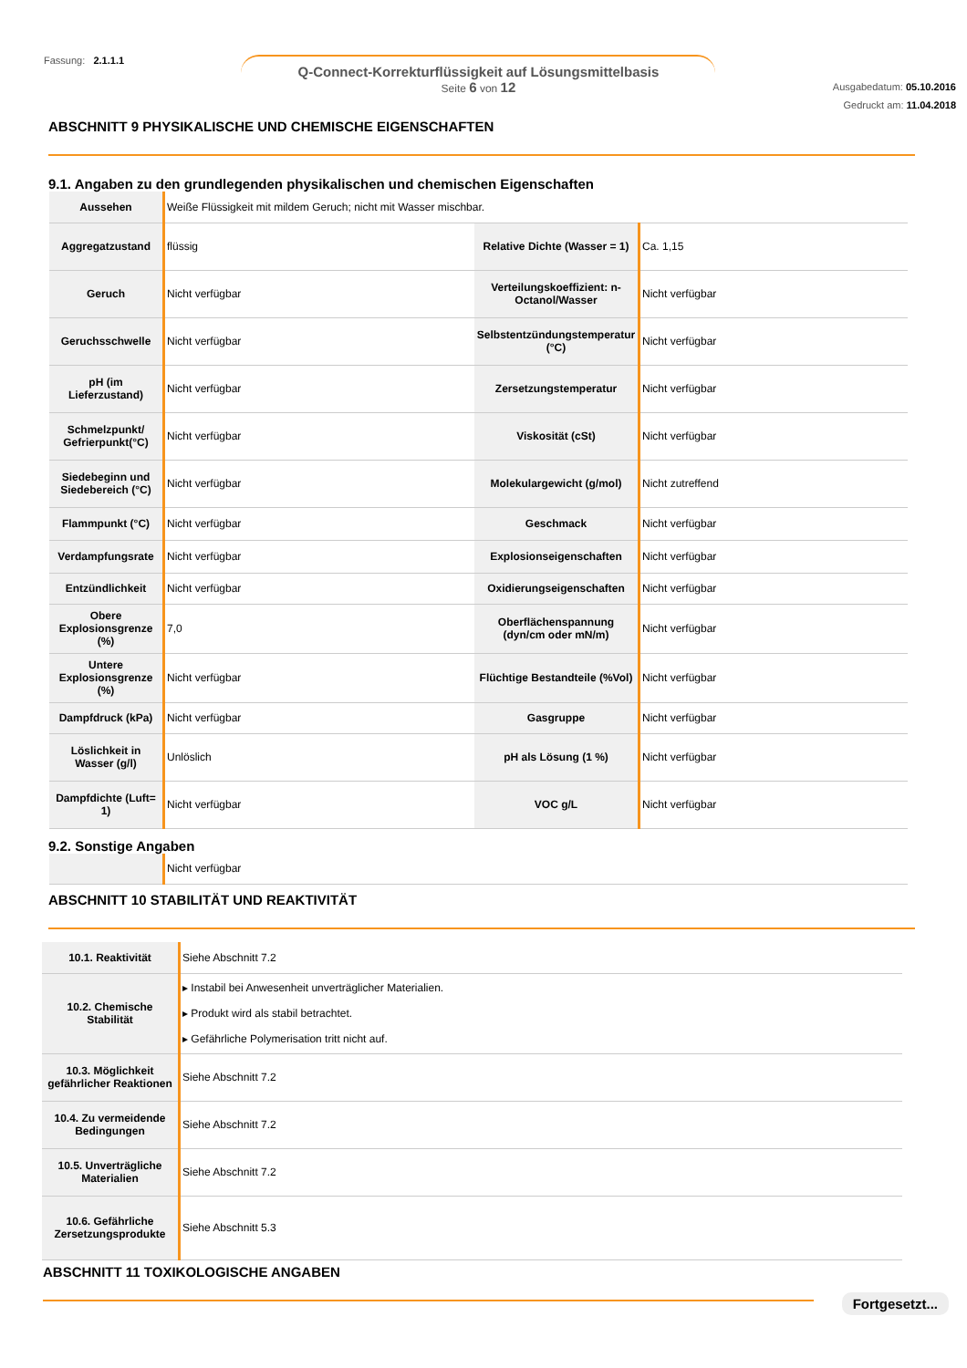Fassung: 2.1.1.1
Q-Connect-Korrekturflüssigkeit auf Lösungsmittelbasis
Seite 6 von 12
Ausgabedatum: 05.10.2016
Gedruckt am: 11.04.2018
ABSCHNITT 9 PHYSIKALISCHE UND CHEMISCHE EIGENSCHAFTEN
9.1. Angaben zu den grundlegenden physikalischen und chemischen Eigenschaften
| Aussehen | Weiße Flüssigkeit mit mildem Geruch; nicht mit Wasser mischbar. | | |
| Aggregatzustand | flüssig | Relative Dichte (Wasser = 1) | Ca. 1,15 |
| Geruch | Nicht verfügbar | Verteilungskoeffizient: n-Octanol/Wasser | Nicht verfügbar |
| Geruchsschwelle | Nicht verfügbar | Selbstentzündungstemperatur (°C) | Nicht verfügbar |
| pH (im Lieferzustand) | Nicht verfügbar | Zersetzungstemperatur | Nicht verfügbar |
| Schmelzpunkt/ Gefrierpunkt(°C) | Nicht verfügbar | Viskosität (cSt) | Nicht verfügbar |
| Siedebeginn und Siedebereich (°C) | Nicht verfügbar | Molekulargewicht (g/mol) | Nicht zutreffend |
| Flammpunkt (°C) | Nicht verfügbar | Geschmack | Nicht verfügbar |
| Verdampfungsrate | Nicht verfügbar | Explosionseigenschaften | Nicht verfügbar |
| Entzündlichkeit | Nicht verfügbar | Oxidierungseigenschaften | Nicht verfügbar |
| Obere Explosionsgrenze (%) | 7,0 | Oberflächenspannung (dyn/cm oder mN/m) | Nicht verfügbar |
| Untere Explosionsgrenze (%) | Nicht verfügbar | Flüchtige Bestandteile (%Vol) | Nicht verfügbar |
| Dampfdruck (kPa) | Nicht verfügbar | Gasgruppe | Nicht verfügbar |
| Löslichkeit in Wasser (g/l) | Unlöslich | pH als Lösung (1 %) | Nicht verfügbar |
| Dampfdichte (Luft= 1) | Nicht verfügbar | VOC g/L | Nicht verfügbar |
9.2. Sonstige Angaben
| | Nicht verfügbar |
ABSCHNITT 10 STABILITÄT UND REAKTIVITÄT
| 10.1. Reaktivität | Siehe Abschnitt 7.2 |
| 10.2. Chemische Stabilität | ▸ Instabil bei Anwesenheit unverträglicher Materialien. ▸ Produkt wird als stabil betrachtet. ▸ Gefährliche Polymerisation tritt nicht auf. |
| 10.3. Möglichkeit gefährlicher Reaktionen | Siehe Abschnitt 7.2 |
| 10.4. Zu vermeidende Bedingungen | Siehe Abschnitt 7.2 |
| 10.5. Unverträgliche Materialien | Siehe Abschnitt 7.2 |
| 10.6. Gefährliche Zersetzungsprodukte | Siehe Abschnitt 5.3 |
ABSCHNITT 11 TOXIKOLOGISCHE ANGABEN
Fortgesetzt...